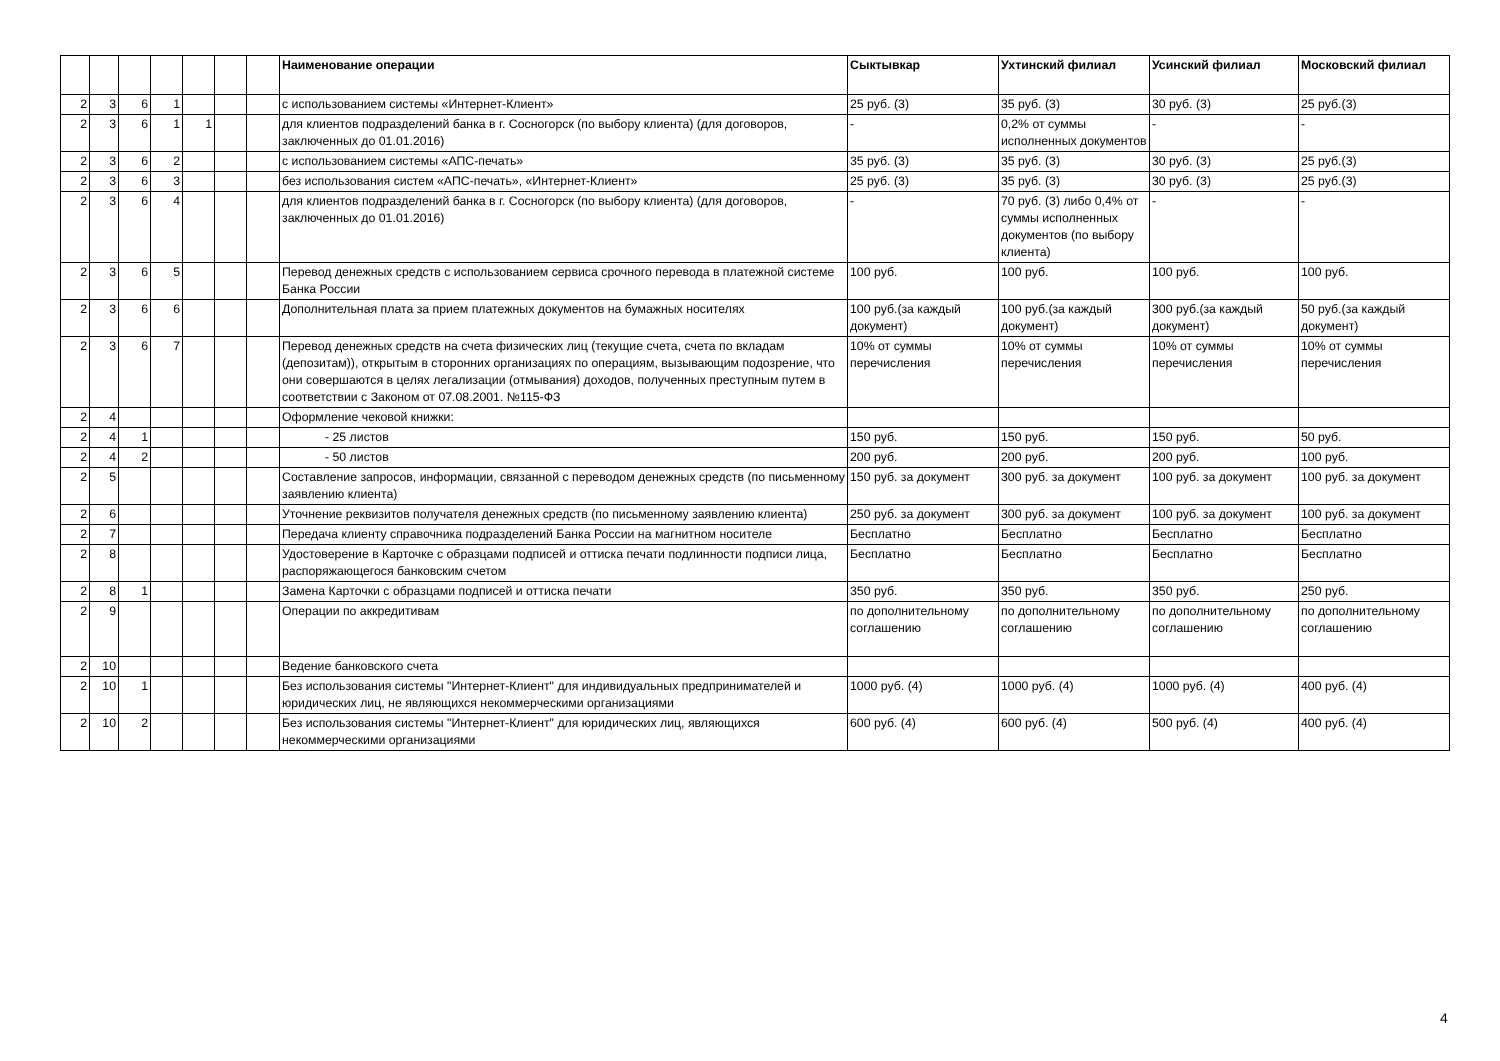| | | | | | | | Наименование операции | Сыктывкар | Ухтинский филиал | Усинский филиал | Московский филиал |
| --- | --- | --- | --- | --- | --- | --- | --- | --- | --- | --- | --- |
| 2 | 3 | 6 | 1 | | | | с использованием системы «Интернет-Клиент» | 25 руб. (3) | 35 руб. (3) | 30 руб. (3) | 25 руб.(3) |
| 2 | 3 | 6 | 1 | 1 | | | для клиентов подразделений банка в г. Сосногорск (по выбору клиента) (для договоров, заключенных до 01.01.2016) | - | 0,2% от суммы исполненных документов | - | - |
| 2 | 3 | 6 | 2 | | | | с использованием системы «АПС-печать» | 35 руб. (3) | 35 руб. (3) | 30 руб. (3) | 25 руб.(3) |
| 2 | 3 | 6 | 3 | | | | без использования систем «АПС-печать», «Интернет-Клиент» | 25 руб. (3) | 35 руб. (3) | 30 руб. (3) | 25 руб.(3) |
| 2 | 3 | 6 | 4 | | | | для клиентов подразделений банка в г. Сосногорск (по выбору клиента) (для договоров, заключенных до 01.01.2016) | - | 70 руб. (3) либо 0,4% от суммы исполненных документов (по выбору клиента) | - | - |
| 2 | 3 | 6 | 5 | | | | Перевод денежных средств с использованием сервиса срочного перевода в платежной системе Банка России | 100 руб. | 100 руб. | 100 руб. | 100 руб. |
| 2 | 3 | 6 | 6 | | | | Дополнительная плата за прием платежных документов на бумажных носителях | 100 руб.(за каждый документ) | 100 руб.(за каждый документ) | 300 руб.(за каждый документ) | 50 руб.(за каждый документ) |
| 2 | 3 | 6 | 7 | | | | Перевод денежных средств на счета физических лиц (текущие счета, счета по вкладам (депозитам)), открытым в сторонних организациях по операциям, вызывающим подозрение, что они совершаются в целях легализации (отмывания) доходов, полученных преступным путем в соответствии с Законом от 07.08.2001. №115-ФЗ | 10% от суммы перечисления | 10% от суммы перечисления | 10% от суммы перечисления | 10% от суммы перечисления |
| 2 | 4 | | | | | | Оформление чековой книжки: | | | | |
| 2 | 4 | 1 | | | | | - 25 листов | 150 руб. | 150 руб. | 150 руб. | 50 руб. |
| 2 | 4 | 2 | | | | | - 50 листов | 200 руб. | 200 руб. | 200 руб. | 100 руб. |
| 2 | 5 | | | | | | Составление запросов, информации, связанной с переводом денежных средств (по письменному заявлению клиента) | 150 руб. за документ | 300 руб. за документ | 100 руб. за документ | 100 руб. за документ |
| 2 | 6 | | | | | | Уточнение реквизитов получателя денежных средств (по письменному заявлению клиента) | 250 руб. за документ | 300 руб. за документ | 100 руб. за документ | 100 руб. за документ |
| 2 | 7 | | | | | | Передача клиенту справочника подразделений Банка России на магнитном носителе | Бесплатно | Бесплатно | Бесплатно | Бесплатно |
| 2 | 8 | | | | | | Удостоверение в Карточке с образцами подписей и оттиска печати подлинности подписи лица, распоряжающегося банковским счетом | Бесплатно | Бесплатно | Бесплатно | Бесплатно |
| 2 | 8 | 1 | | | | | Замена Карточки с образцами подписей и оттиска печати | 350 руб. | 350 руб. | 350 руб. | 250 руб. |
| 2 | 9 | | | | | | Операции по аккредитивам | по дополнительному соглашению | по дополнительному соглашению | по дополнительному соглашению | по дополнительному соглашению |
| 2 | 10 | | | | | | Ведение банковского счета | | | | |
| 2 | 10 | 1 | | | | | Без использования системы "Интернет-Клиент" для индивидуальных предпринимателей и юридических лиц, не являющихся некоммерческими организациями | 1000 руб. (4) | 1000 руб. (4) | 1000 руб. (4) | 400 руб. (4) |
| 2 | 10 | 2 | | | | | Без использования системы "Интернет-Клиент" для юридических лиц, являющихся некоммерческими организациями | 600 руб. (4) | 600 руб. (4) | 500 руб. (4) | 400 руб. (4) |
4